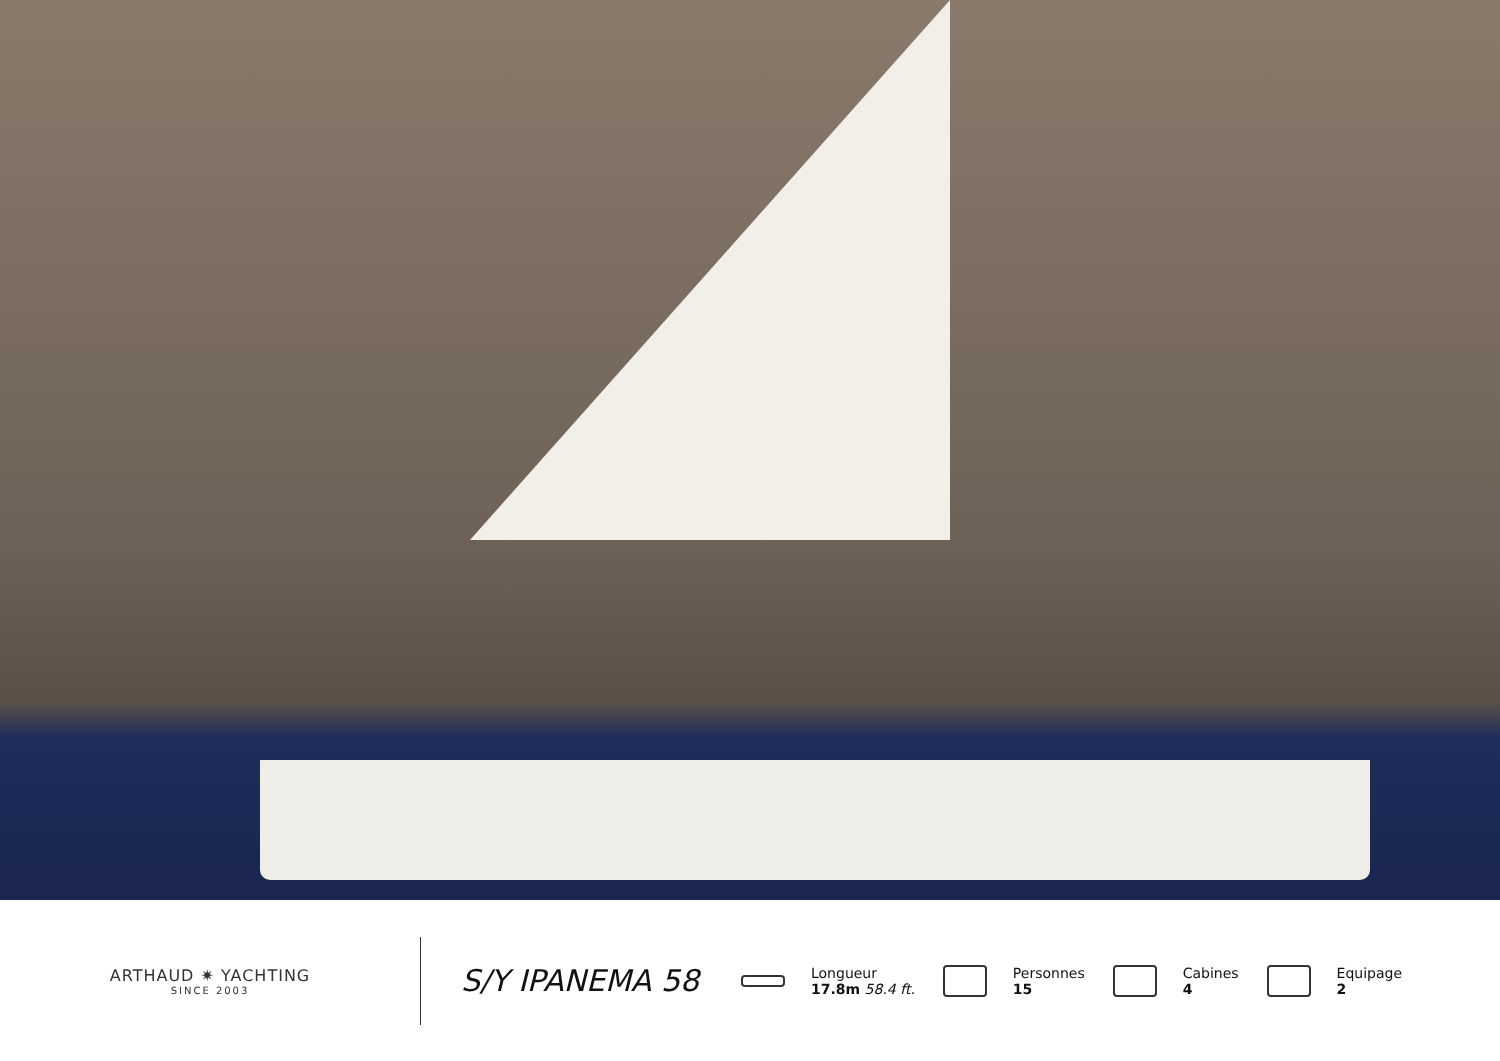ARTHAUD ✷ YACHTING
SINCE 2003
S/Y IPANEMA 58
Longueur
17.8m 58.4 ft.
Personnes
15
Cabines
4
Equipage
2